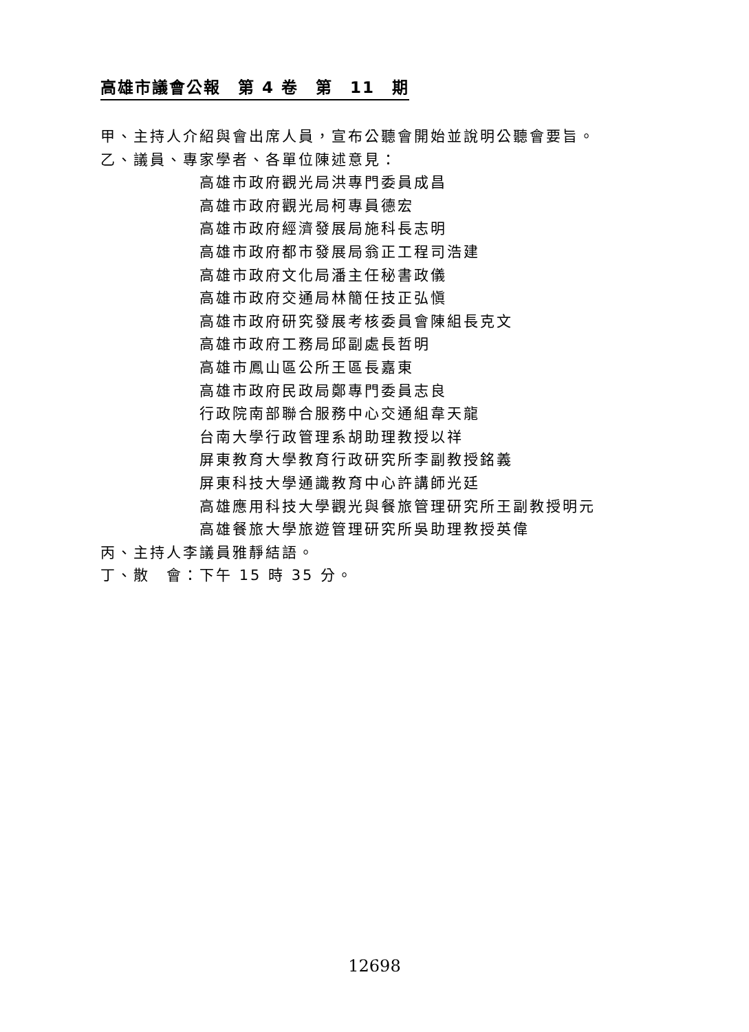高雄市議會公報　第 4 卷　第　11　期
甲、主持人介紹與會出席人員，宣布公聽會開始並說明公聽會要旨。
乙、議員、專家學者、各單位陳述意見：
高雄市政府觀光局洪專門委員成昌
高雄市政府觀光局柯專員德宏
高雄市政府經濟發展局施科長志明
高雄市政府都市發展局翁正工程司浩建
高雄市政府文化局潘主任秘書政儀
高雄市政府交通局林簡任技正弘愼
高雄市政府研究發展考核委員會陳組長克文
高雄市政府工務局邱副處長哲明
高雄市鳳山區公所王區長嘉東
高雄市政府民政局鄭專門委員志良
行政院南部聯合服務中心交通組韋天龍
台南大學行政管理系胡助理教授以祥
屏東教育大學教育行政研究所李副教授銘義
屏東科技大學通識教育中心許講師光廷
高雄應用科技大學觀光與餐旅管理研究所王副教授明元
高雄餐旅大學旅遊管理研究所吳助理教授英偉
丙、主持人李議員雅靜結語。
丁、散　會：下午 15 時 35 分。
12698